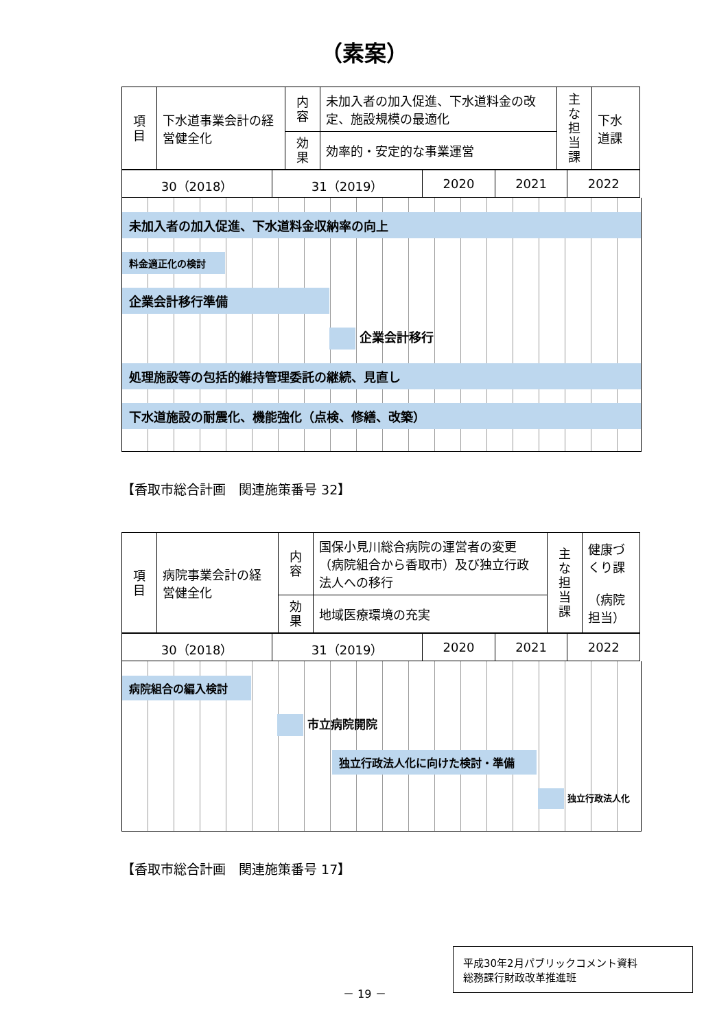（素案）
| 項目 | 下水道事業会計の経営健全化 | 内容 | 未加入者の加入促進、下水道料金の改定、施設規模の最適化 | 主な担当課 | 下水道課 |
| | | 効果 | 効率的・安定的な事業運営 | | |
| 30（2018） | 31（2019） | 2020 | 2021 | 2022 |
未加入者の加入促進、下水道料金収納率の向上
料金適正化の検討
企業会計移行準備
企業会計移行
処理施設等の包括的維持管理委託の継続、見直し
下水道施設の耐震化、機能強化（点検、修繕、改築）
【香取市総合計画　関連施策番号 32】
| 項目 | 病院事業会計の経営健全化 | 内容 | 国保小見川総合病院の運営者の変更（病院組合から香取市）及び独立行政法人への移行 | 主な担当課 | 健康づくり課 （病院担当） |
| | | 効果 | 地域医療環境の充実 | | |
| 30（2018） | 31（2019） | 2020 | 2021 | 2022 |
病院組合の編入検討
市立病院開院
独立行政法人化に向けた検討・準備
独立行政法人化
【香取市総合計画　関連施策番号 17】
－ 19 －
平成30年2月パブリックコメント資料
総務課行財政改革推進班